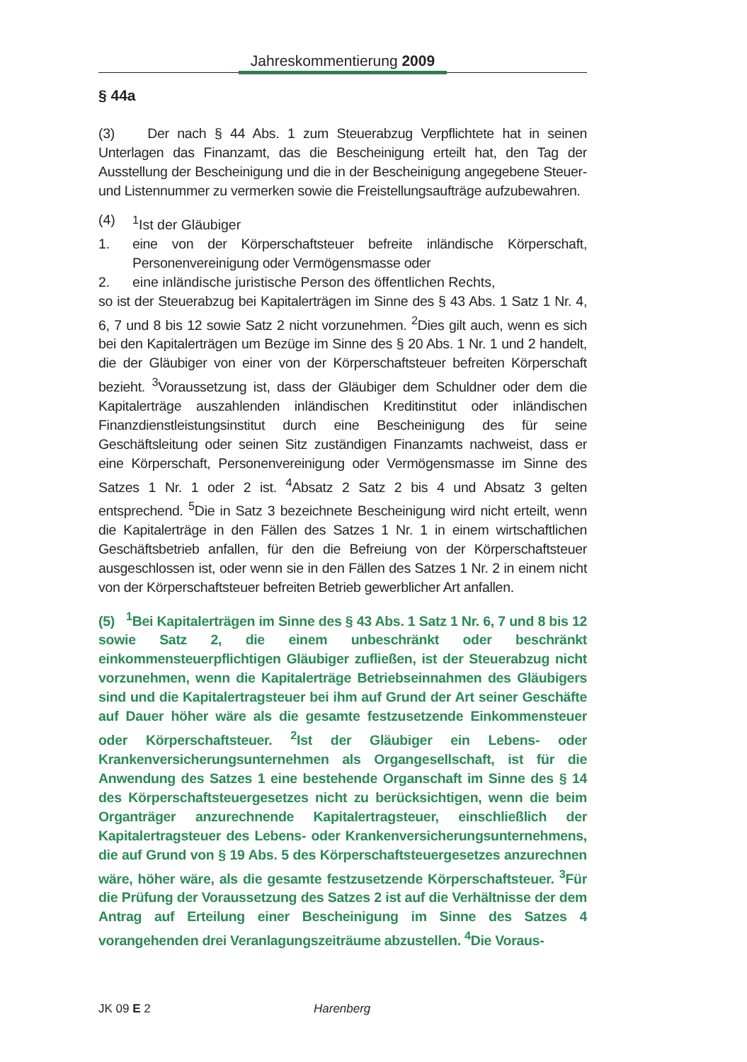Jahreskommentierung 2009
§ 44a
(3) Der nach § 44 Abs. 1 zum Steuerabzug Verpflichtete hat in seinen Unterlagen das Finanzamt, das die Bescheinigung erteilt hat, den Tag der Ausstellung der Bescheinigung und die in der Bescheinigung angegebene Steuer- und Listennummer zu vermerken sowie die Freistellungsaufträge aufzubewahren.
(4) <sup>1</sup>Ist der Gläubiger
1.
eine von der Körperschaftsteuer befreite inländische Körperschaft, Personenvereinigung oder Vermögensmasse oder
2. eine inländische juristische Person des öffentlichen Rechts,
so ist der Steuerabzug bei Kapitalerträgen im Sinne des § 43 Abs. 1 Satz 1 Nr. 4, 6, 7 und 8 bis 12 sowie Satz 2 nicht vorzunehmen. <sup>2</sup>Dies gilt auch, wenn es sich bei den Kapitalerträgen um Bezüge im Sinne des § 20 Abs. 1 Nr. 1 und 2 handelt, die der Gläubiger von einer von der Körperschaftsteuer befreiten Körperschaft bezieht. <sup>3</sup>Voraussetzung ist, dass der Gläubiger dem Schuldner oder dem die Kapitalerträge auszahlenden inländischen Kreditinstitut oder inländischen Finanzdienstleistungsinstitut durch eine Bescheinigung des für seine Geschäftsleitung oder seinen Sitz zuständigen Finanzamts nachweist, dass er eine Körperschaft, Personenvereinigung oder Vermögensmasse im Sinne des Satzes 1 Nr. 1 oder 2 ist. <sup>4</sup>Absatz 2 Satz 2 bis 4 und Absatz 3 gelten entsprechend. <sup>5</sup>Die in Satz 3 bezeichnete Bescheinigung wird nicht erteilt, wenn die Kapitalerträge in den Fällen des Satzes 1 Nr. 1 in einem wirtschaftlichen Geschäftsbetrieb anfallen, für den die Befreiung von der Körperschaftsteuer ausgeschlossen ist, oder wenn sie in den Fällen des Satzes 1 Nr. 2 in einem nicht von der Körperschaftsteuer befreiten Betrieb gewerblicher Art anfallen.
(5) <sup>1</sup>Bei Kapitalerträgen im Sinne des § 43 Abs. 1 Satz 1 Nr. 6, 7 und 8 bis 12 sowie Satz 2, die einem unbeschränkt oder beschränkt einkommensteuerpflichtigen Gläubiger zufließen, ist der Steuerabzug nicht vorzunehmen, wenn die Kapitalerträge Betriebseinnahmen des Gläubigers sind und die Kapitalertragsteuer bei ihm auf Grund der Art seiner Geschäfte auf Dauer höher wäre als die gesamte festzusetzende Einkommensteuer oder Körperschaftsteuer. <sup>2</sup>Ist der Gläubiger ein Lebens- oder Krankenversicherungsunternehmen als Organgesellschaft, ist für die Anwendung des Satzes 1 eine bestehende Organschaft im Sinne des § 14 des Körperschaftsteuergesetzes nicht zu berücksichtigen, wenn die beim Organträger anzurechnende Kapitalertragsteuer, einschließlich der Kapitalertragsteuer des Lebens- oder Krankenversicherungsunternehmens, die auf Grund von § 19 Abs. 5 des Körperschaftsteuergesetzes anzurechnen wäre, höher wäre, als die gesamte festzusetzende Körperschaftsteuer. <sup>3</sup>Für die Prüfung der Voraussetzung des Satzes 2 ist auf die Verhältnisse der dem Antrag auf Erteilung einer Bescheinigung im Sinne des Satzes 4 vorangehenden drei Veranlagungszeiträume abzustellen. <sup>4</sup>Die Voraus-
JK 09 E 2 Harenberg